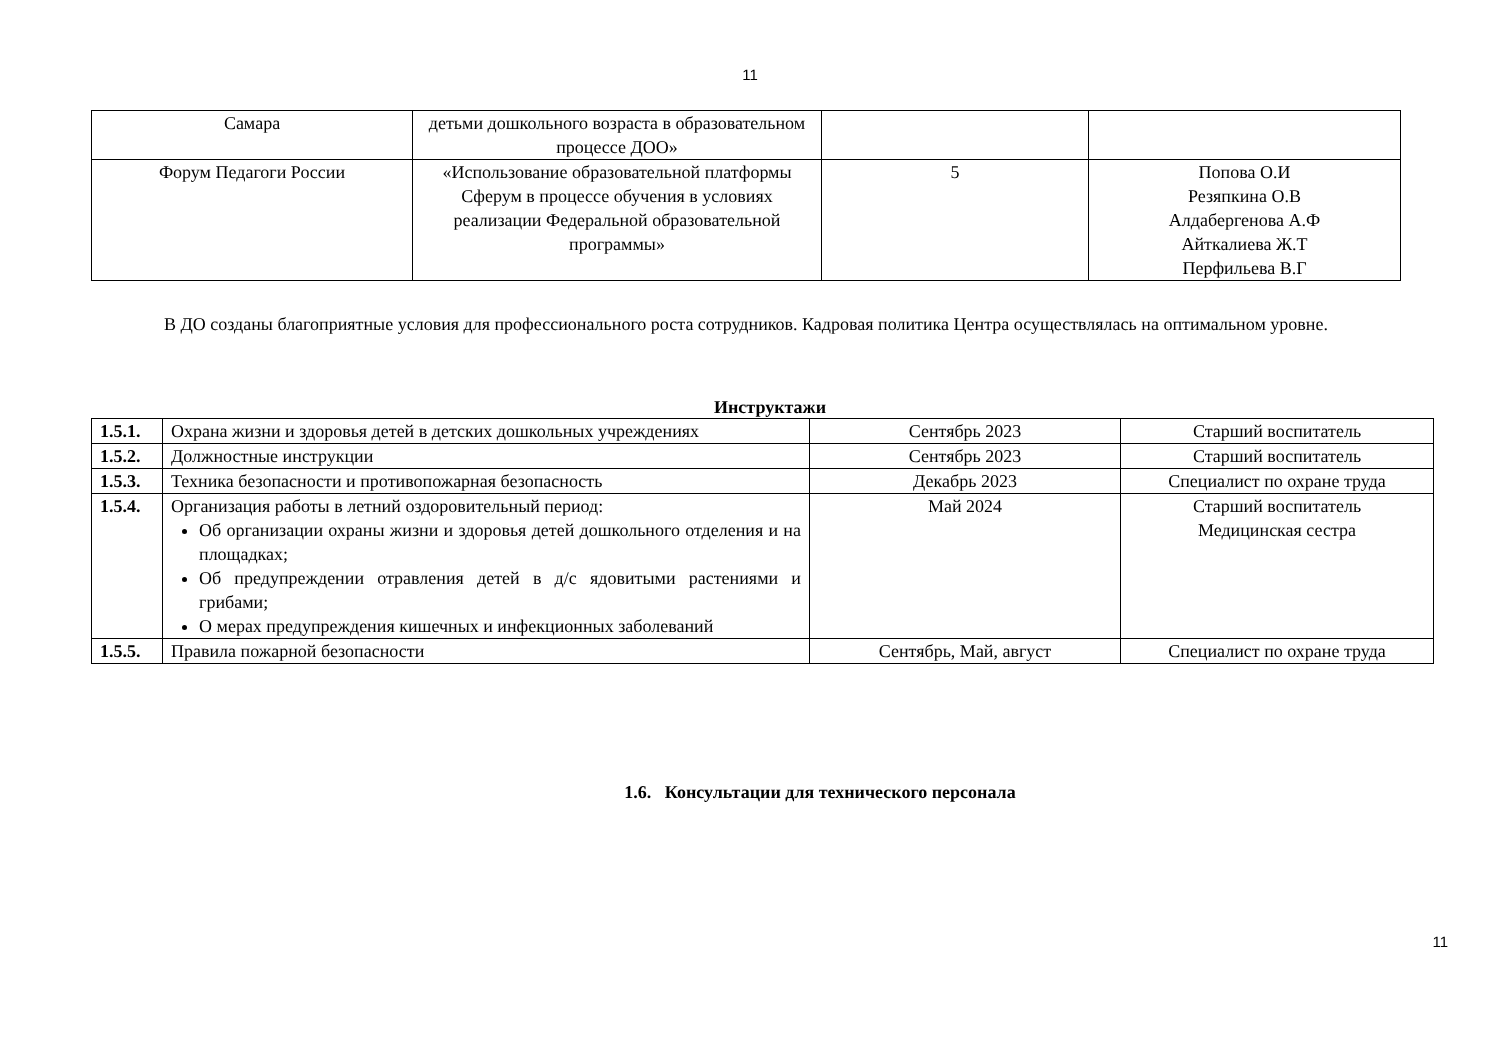11
| Самара | детьми дошкольного возраста в образовательном процессе ДОО» | | |
| Форум Педагоги России | «Использование образовательной платформы Сферум в процессе обучения в условиях реализации Федеральной образовательной программы» | 5 | Попова О.И Резяпкина О.В Алдабергенова А.Ф Айткалиева Ж.Т Перфильева В.Г |
В ДО созданы благоприятные условия для профессионального роста сотрудников. Кадровая политика Центра осуществлялась на оптимальном уровне.
Инструктажи
| 1.5.1. | Охрана жизни и здоровья детей в детских дошкольных учреждениях | Сентябрь 2023 | Старший воспитатель |
| 1.5.2. | Должностные инструкции | Сентябрь 2023 | Старший воспитатель |
| 1.5.3. | Техника безопасности и противопожарная безопасность | Декабрь 2023 | Специалист по охране труда |
| 1.5.4. | Организация работы в летний оздоровительный период: Об организации охраны жизни и здоровья детей дошкольного отделения и на площадках; Об предупреждении отравления детей в д/с ядовитыми растениями и грибами; О мерах предупреждения кишечных и инфекционных заболеваний | Май 2024 | Старший воспитатель Медицинская сестра |
| 1.5.5. | Правила пожарной безопасности | Сентябрь, Май, август | Специалист по охране труда |
1.6. Консультации для технического персонала
11